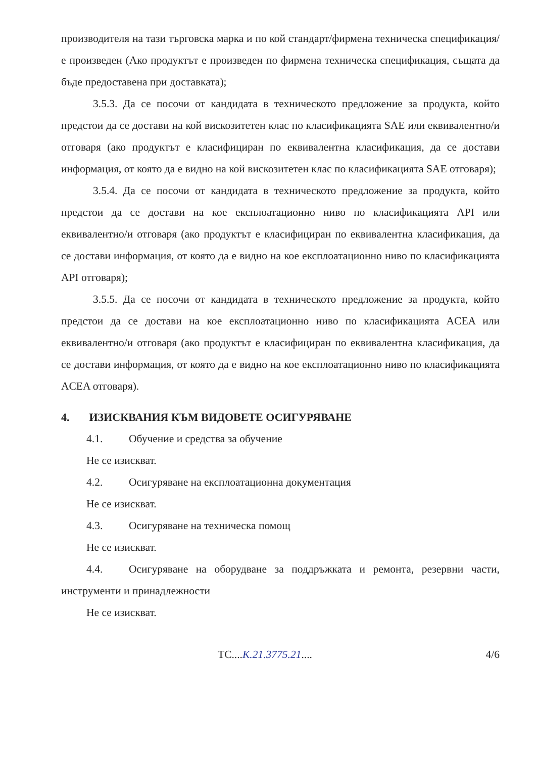производителя на тази търговска марка и по кой стандарт/фирмена техническа спецификация/ е произведен (Ако продуктът е произведен по фирмена техническа спецификация, същата да бъде предоставена при доставката);
3.5.3. Да се посочи от кандидата в техническото предложение за продукта, който предстои да се достави на кой вискозитетен клас по класификацията SAE или еквивалентно/и отговаря (ако продуктът е класифициран по еквивалентна класификация, да се достави информация, от която да е видно на кой вискозитетен клас по класификацията SAE отговаря);
3.5.4. Да се посочи от кандидата в техническото предложение за продукта, който предстои да се достави на кое експлоатационно ниво по класификацията API или еквивалентно/и отговаря (ако продуктът е класифициран по еквивалентна класификация, да се достави информация, от която да е видно на кое експлоатационно ниво по класификацията API отговаря);
3.5.5. Да се посочи от кандидата в техническото предложение за продукта, който предстои да се достави на кое експлоатационно ниво по класификацията ACEA или еквивалентно/и отговаря (ако продуктът е класифициран по еквивалентна класификация, да се достави информация, от която да е видно на кое експлоатационно ниво по класификацията ACEA отговаря).
4. ИЗИСКВАНИЯ КЪМ ВИДОВЕТЕ ОСИГУРЯВАНЕ
4.1. Обучение и средства за обучение
Не се изискват.
4.2. Осигуряване на експлоатационна документация
Не се изискват.
4.3. Осигуряване на техническа помощ
Не се изискват.
4.4. Осигуряване на оборудване за поддръжката и ремонта, резервни части, инструменти и принадлежности
Не се изискват.
ТС....К.21.3775.21.... 4/6